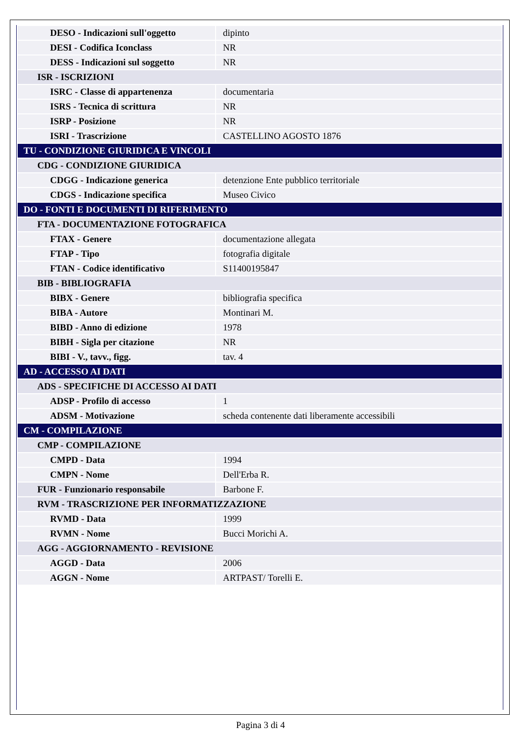| DESO - Indicazioni sull'oggetto | dipinto |
| DESI - Codifica Iconclass | NR |
| DESS - Indicazioni sul soggetto | NR |
| ISR - ISCRIZIONI | |
| ISRC - Classe di appartenenza | documentaria |
| ISRS - Tecnica di scrittura | NR |
| ISRP - Posizione | NR |
| ISRI - Trascrizione | CASTELLINO AGOSTO 1876 |
| TU - CONDIZIONE GIURIDICA E VINCOLI | |
| CDG - CONDIZIONE GIURIDICA | |
| CDGG - Indicazione generica | detenzione Ente pubblico territoriale |
| CDGS - Indicazione specifica | Museo Civico |
| DO - FONTI E DOCUMENTI DI RIFERIMENTO | |
| FTA - DOCUMENTAZIONE FOTOGRAFICA | |
| FTAX - Genere | documentazione allegata |
| FTAP - Tipo | fotografia digitale |
| FTAN - Codice identificativo | S11400195847 |
| BIB - BIBLIOGRAFIA | |
| BIBX - Genere | bibliografia specifica |
| BIBA - Autore | Montinari M. |
| BIBD - Anno di edizione | 1978 |
| BIBH - Sigla per citazione | NR |
| BIBI - V., tavv., figg. | tav. 4 |
| AD - ACCESSO AI DATI | |
| ADS - SPECIFICHE DI ACCESSO AI DATI | |
| ADSP - Profilo di accesso | 1 |
| ADSM - Motivazione | scheda contenente dati liberamente accessibili |
| CM - COMPILAZIONE | |
| CMP - COMPILAZIONE | |
| CMPD - Data | 1994 |
| CMPN - Nome | Dell'Erba R. |
| FUR - Funzionario responsabile | Barbone F. |
| RVM - TRASCRIZIONE PER INFORMATIZZAZIONE | |
| RVMD - Data | 1999 |
| RVMN - Nome | Bucci Morichi A. |
| AGG - AGGIORNAMENTO - REVISIONE | |
| AGGD - Data | 2006 |
| AGGN - Nome | ARTPAST/ Torelli E. |
Pagina 3 di 4